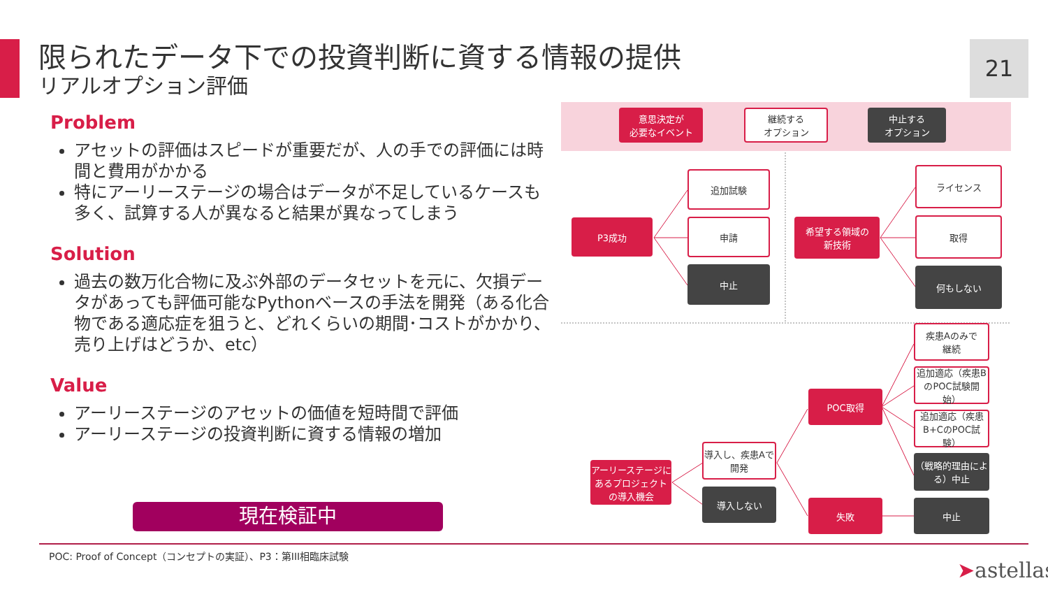限られたデータ下での投資判断に資する情報の提供
リアルオプション評価
21
Problem
アセットの評価はスピードが重要だが、人の手での評価には時間と費用がかかる
特にアーリーステージの場合はデータが不足しているケースも多く、試算する人が異なると結果が異なってしまう
Solution
過去の数万化合物に及ぶ外部のデータセットを元に、欠損データがあっても評価可能なPythonベースの手法を開発（ある化合物である適応症を狙うと、どれくらいの期間･コストがかかり、売り上げはどうか、etc）
Value
アーリーステージのアセットの価値を短時間で評価
アーリーステージの投資判断に資する情報の増加
現在検証中
意思決定が
必要なイベント
継続する
オプション
中止する
オプション
P3成功
追加試験
申請
中止
希望する領域の
新技術
ライセンス
取得
何もしない
疾患Aのみで
継続
追加適応（疾患BのPOC試験開始）
追加適応（疾患B+CのPOC試験）
（戦略的理由による）中止
POC取得
アーリーステージにあるプロジェクトの導入機会
導入し、疾患Aで
開発
導入しない
失敗 中止
POC: Proof of Concept（コンセプトの実証）、P3：第III相臨床試験
➤astellas